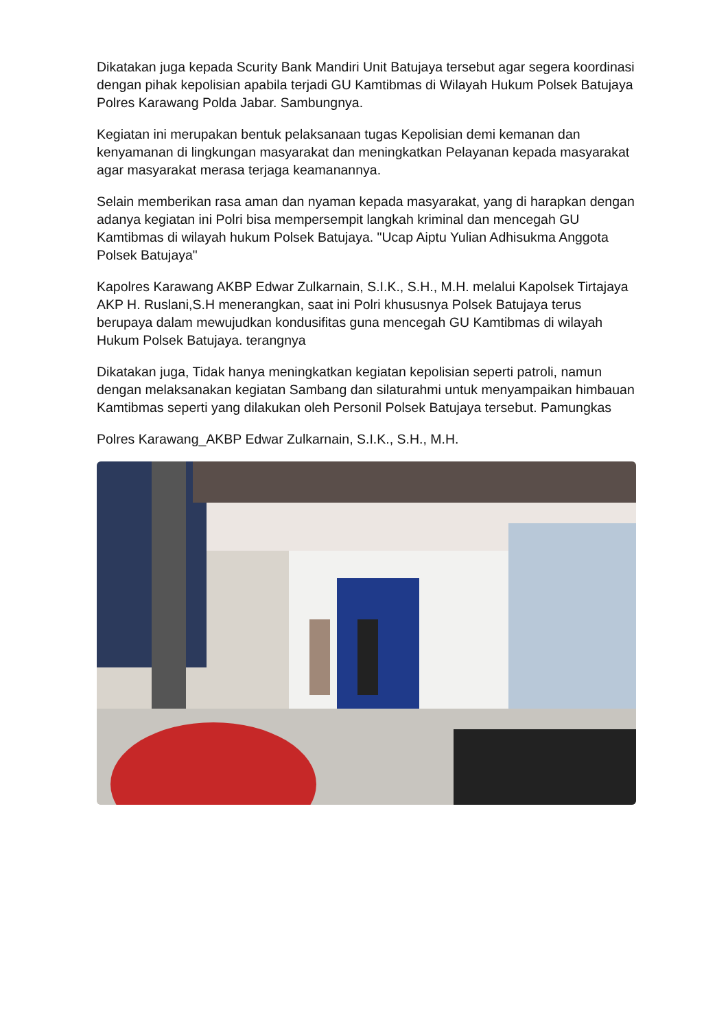Dikatakan juga kepada Scurity Bank Mandiri Unit Batujaya tersebut agar segera koordinasi dengan pihak kepolisian apabila terjadi GU Kamtibmas di Wilayah Hukum Polsek Batujaya Polres Karawang Polda Jabar. Sambungnya.
Kegiatan ini merupakan bentuk pelaksanaan tugas Kepolisian demi kemanan dan kenyamanan di lingkungan masyarakat dan meningkatkan Pelayanan kepada masyarakat agar masyarakat merasa terjaga keamanannya.
Selain memberikan rasa aman dan nyaman kepada masyarakat, yang di harapkan dengan adanya kegiatan ini Polri bisa mempersempit langkah kriminal dan mencegah GU Kamtibmas di wilayah hukum Polsek Batujaya. "Ucap Aiptu Yulian Adhisukma Anggota Polsek Batujaya"
Kapolres Karawang AKBP Edwar Zulkarnain, S.I.K., S.H., M.H. melalui Kapolsek Tirtajaya AKP H. Ruslani,S.H menerangkan, saat ini Polri khususnya Polsek Batujaya terus berupaya dalam mewujudkan kondusifitas guna mencegah GU Kamtibmas di wilayah Hukum Polsek Batujaya. terangnya
Dikatakan juga, Tidak hanya meningkatkan kegiatan kepolisian seperti patroli, namun dengan melaksanakan kegiatan Sambang dan silaturahmi untuk menyampaikan himbauan Kamtibmas seperti yang dilakukan oleh Personil Polsek Batujaya tersebut. Pamungkas
Polres Karawang_AKBP Edwar Zulkarnain, S.I.K., S.H., M.H.